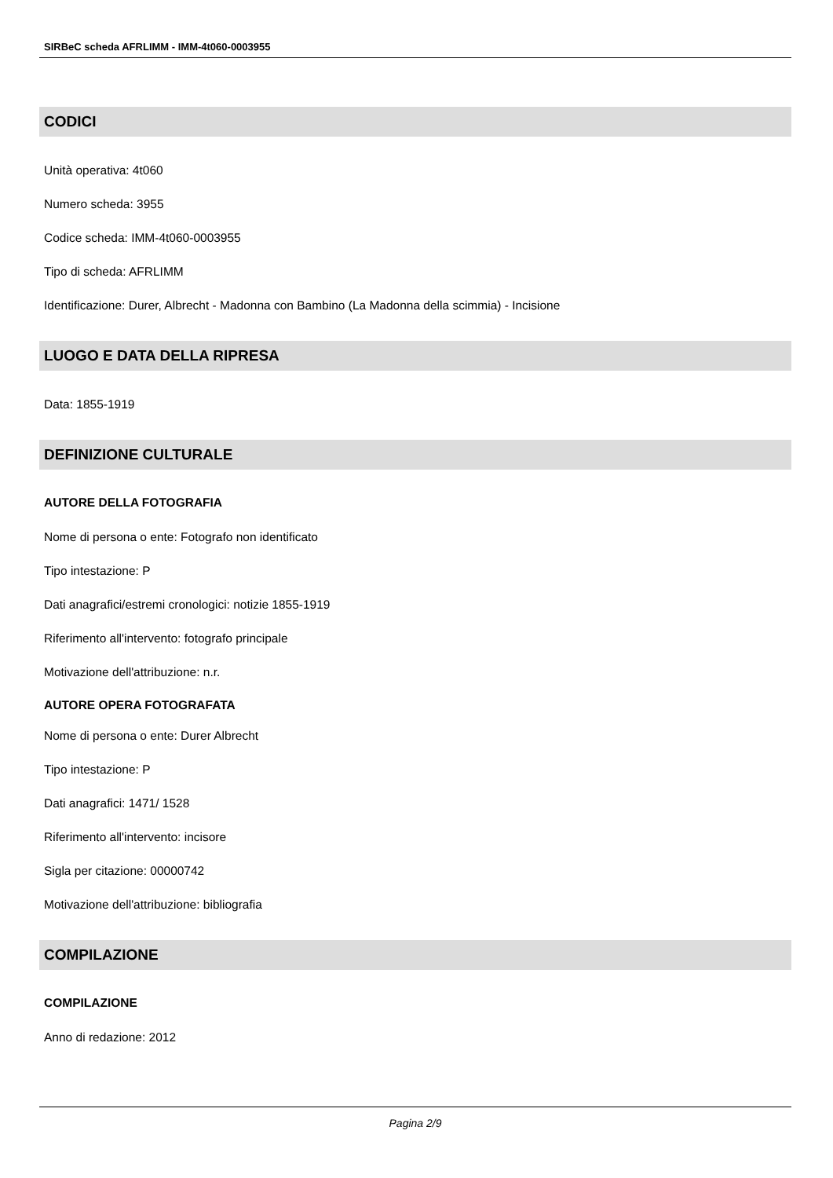SIRBeC scheda AFRLIMM - IMM-4t060-0003955
CODICI
Unità operativa: 4t060
Numero scheda: 3955
Codice scheda: IMM-4t060-0003955
Tipo di scheda: AFRLIMM
Identificazione: Durer, Albrecht - Madonna con Bambino (La Madonna della scimmia) - Incisione
LUOGO E DATA DELLA RIPRESA
Data: 1855-1919
DEFINIZIONE CULTURALE
AUTORE DELLA FOTOGRAFIA
Nome di persona o ente: Fotografo non identificato
Tipo intestazione: P
Dati anagrafici/estremi cronologici: notizie 1855-1919
Riferimento all'intervento: fotografo principale
Motivazione dell'attribuzione: n.r.
AUTORE OPERA FOTOGRAFATA
Nome di persona o ente: Durer Albrecht
Tipo intestazione: P
Dati anagrafici: 1471/ 1528
Riferimento all'intervento: incisore
Sigla per citazione: 00000742
Motivazione dell'attribuzione: bibliografia
COMPILAZIONE
COMPILAZIONE
Anno di redazione: 2012
Pagina 2/9